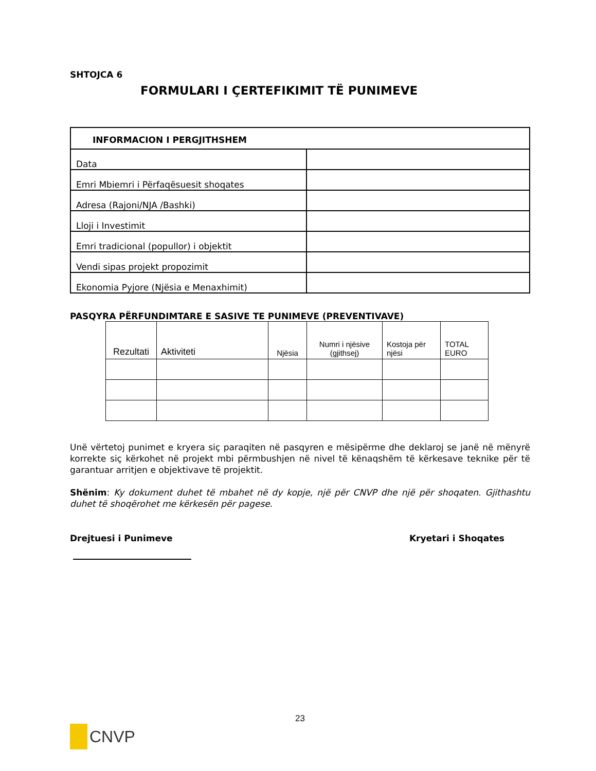SHTOJCA 6
FORMULARI I ÇERTEFIKIMIT TË PUNIMEVE
| INFORMACION I PERGJITHSHEM | |
| --- | --- |
| Data | |
| Emri Mbiemri i Përfaqësuesit shoqates | |
| Adresa (Rajoni/NJA /Bashki) | |
| Lloji i Investimit | |
| Emri tradicional (popullor) i objektit | |
| Vendi sipas projekt propozimit | |
| Ekonomia Pyjore (Njësia e Menaxhimit) | |
PASQYRA PËRFUNDIMTARE E SASIVE TE PUNIMEVE (PREVENTIVAVE)
| Rezultati | Aktiviteti | Njësia | Numri i njësive (gjithsej) | Kostoja për njësi | TOTAL EURO |
| --- | --- | --- | --- | --- | --- |
Unë vërtetoj punimet e kryera siç paraqiten në pasqyren e mësipërme dhe deklaroj se janë në mënyrë korrekte siç kërkohet në projekt mbi përmbushjen në nivel të kënaqshëm të kërkesave teknike për të garantuar arritjen e objektivave të projektit.
Shënim: Ky dokument duhet të mbahet në dy kopje, një për CNVP dhe një për shoqaten. Gjithashtu duhet të shoqërohet me kërkesën për pagese.
Drejtuesi i Punimeve Kryetari i Shoqates
23
CNVP